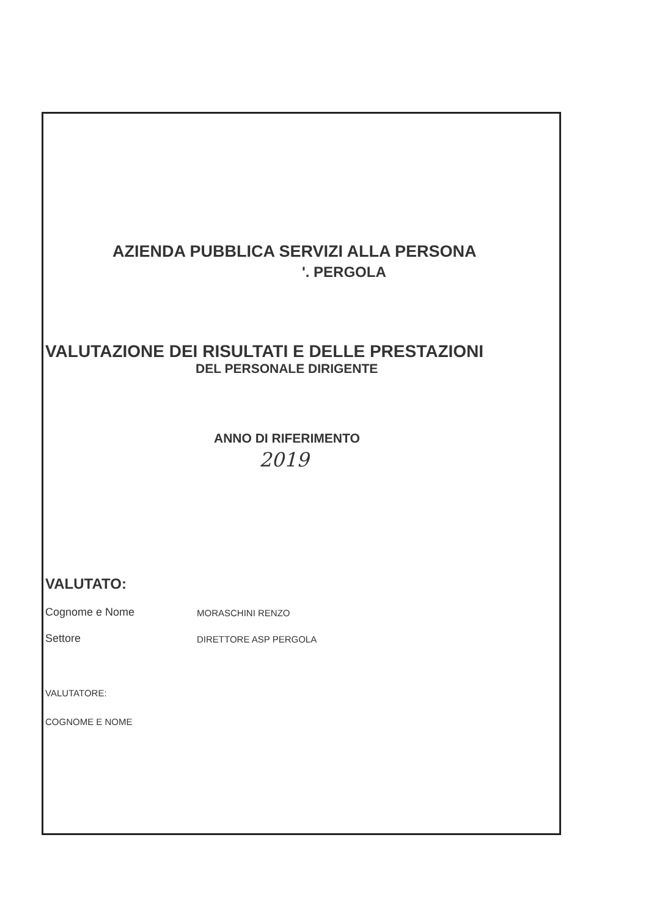AZIENDA PUBBLICA SERVIZI ALLA PERSONA
'. PERGOLA
VALUTAZIONE DEI RISULTATI E DELLE PRESTAZIONI
DEL PERSONALE DIRIGENTE
ANNO DI RIFERIMENTO
2019
VALUTATO:
Cognome e Nome
MORASCHINI RENZO
Settore
DIRETTORE ASP PERGOLA
VALUTATORE:
COGNOME E NOME